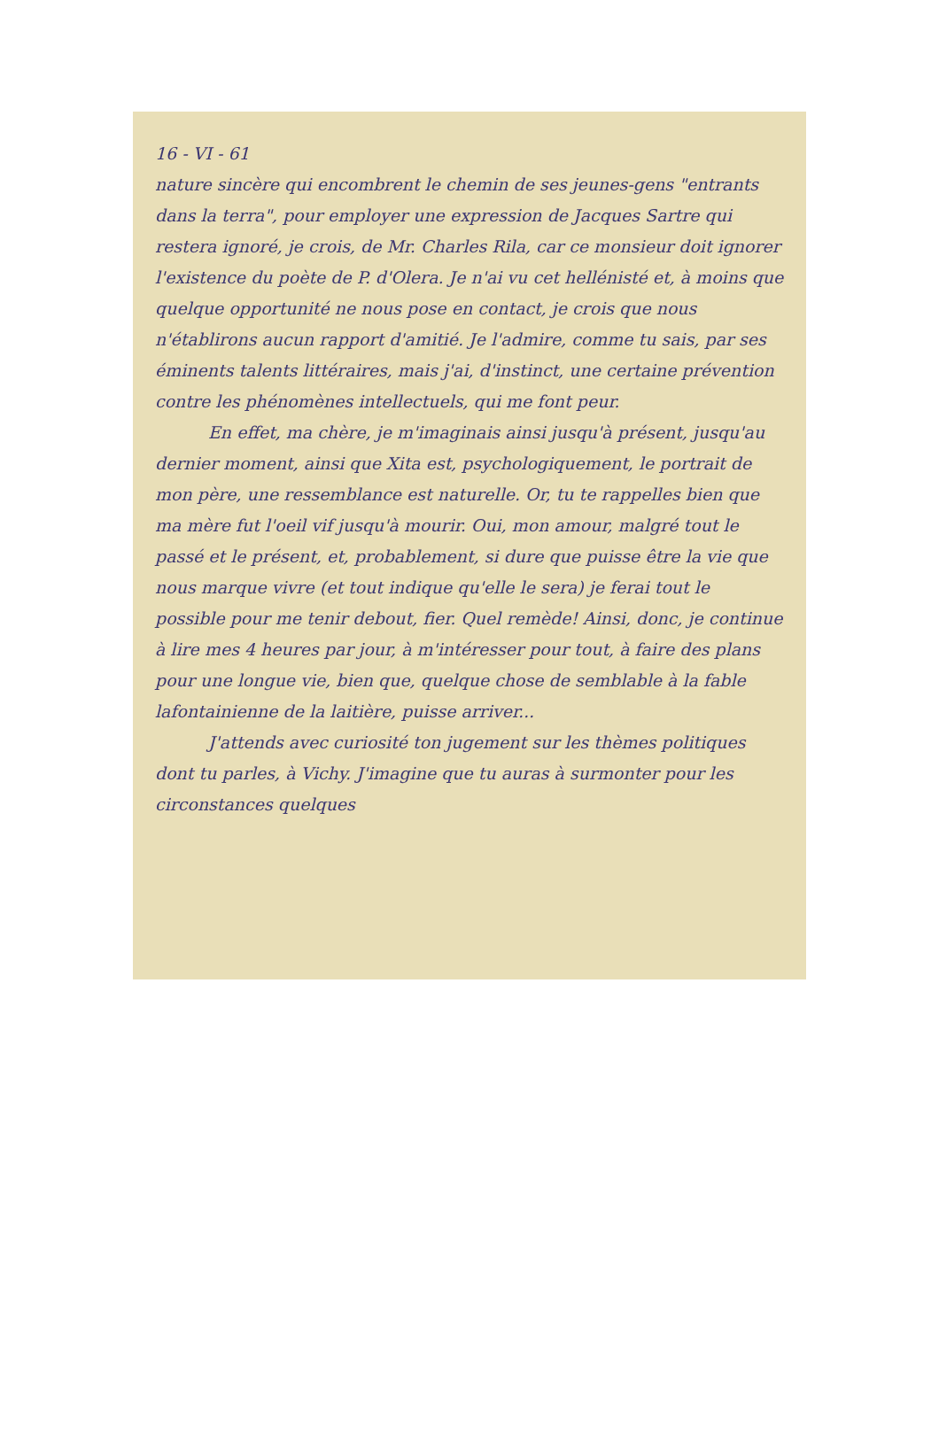16 - VI - 61
nature sincère qui encombrent le chemin de ses jeunes-gens "entrants dans la terra", pour employer une expression de Jacques Sartre qui restera ignoré, je crois, de Mr. Charles Rila, car ce monsieur doit ignorer l'existence du poète de P. d'Olera. Je n'ai vu cet hellénisté et, à moins que quelque opportunité ne nous pose en contact, je crois que nous n'établirons aucun rapport d'amitié. Je l'admire, comme tu sais, par ses éminents talents littéraires, mais j'ai, d'instinct, une certaine prévention contre les phénomènes intellectuels, qui me font peur.
En effet, ma chère, je m'imaginais ainsi jusqu'à présent, jusqu'au dernier moment, ainsi que Xita est, psychologiquement, le portrait de mon père, une ressemblance est naturelle. Or, tu te rappelles bien que ma mère fut l'oeil vif jusqu'à mourir. Oui, mon amour, malgré tout le passé et le présent, et, probablement, si dure que puisse être la vie que nous marque vivre (et tout indique qu'elle le sera) je ferai tout le possible pour me tenir debout, fier. Quel remède! Ainsi, donc, je continue à lire mes 4 heures par jour, à m'intéresser pour tout, à faire des plans pour une longue vie, bien que, quelque chose de semblable à la fable lafontainienne de la laitière, puisse arriver...
J'attends avec curiosité ton jugement sur les thèmes politiques dont tu parles, à Vichy. J'imagine que tu auras à surmonter pour les circonstances quelques